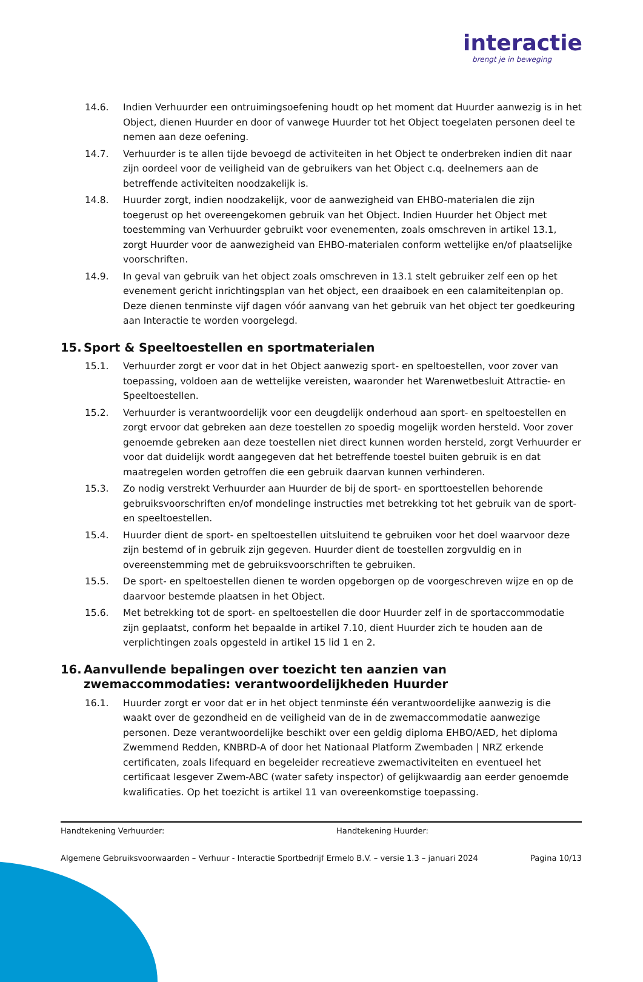interactie
brengt je in beweging
14.6. Indien Verhuurder een ontruimingsoefening houdt op het moment dat Huurder aanwezig is in het Object, dienen Huurder en door of vanwege Huurder tot het Object toegelaten personen deel te nemen aan deze oefening.
14.7. Verhuurder is te allen tijde bevoegd de activiteiten in het Object te onderbreken indien dit naar zijn oordeel voor de veiligheid van de gebruikers van het Object c.q. deelnemers aan de betreffende activiteiten noodzakelijk is.
14.8. Huurder zorgt, indien noodzakelijk, voor de aanwezigheid van EHBO-materialen die zijn toegerust op het overeengekomen gebruik van het Object. Indien Huurder het Object met toestemming van Verhuurder gebruikt voor evenementen, zoals omschreven in artikel 13.1, zorgt Huurder voor de aanwezigheid van EHBO-materialen conform wettelijke en/of plaatselijke voorschriften.
14.9. In geval van gebruik van het object zoals omschreven in 13.1 stelt gebruiker zelf een op het evenement gericht inrichtingsplan van het object, een draaiboek en een calamiteitenplan op. Deze dienen tenminste vijf dagen vóór aanvang van het gebruik van het object ter goedkeuring aan Interactie te worden voorgelegd.
15. Sport & Speeltoestellen en sportmaterialen
15.1. Verhuurder zorgt er voor dat in het Object aanwezig sport- en speltoestellen, voor zover van toepassing, voldoen aan de wettelijke vereisten, waaronder het Warenwetbesluit Attractie- en Speeltoestellen.
15.2. Verhuurder is verantwoordelijk voor een deugdelijk onderhoud aan sport- en speltoestellen en zorgt ervoor dat gebreken aan deze toestellen zo spoedig mogelijk worden hersteld. Voor zover genoemde gebreken aan deze toestellen niet direct kunnen worden hersteld, zorgt Verhuurder er voor dat duidelijk wordt aangegeven dat het betreffende toestel buiten gebruik is en dat maatregelen worden getroffen die een gebruik daarvan kunnen verhinderen.
15.3. Zo nodig verstrekt Verhuurder aan Huurder de bij de sport- en sporttoestellen behorende gebruiksvoorschriften en/of mondelinge instructies met betrekking tot het gebruik van de sport- en speeltoestellen.
15.4. Huurder dient de sport- en speltoestellen uitsluitend te gebruiken voor het doel waarvoor deze zijn bestemd of in gebruik zijn gegeven. Huurder dient de toestellen zorgvuldig en in overeenstemming met de gebruiksvoorschriften te gebruiken.
15.5. De sport- en speltoestellen dienen te worden opgeborgen op de voorgeschreven wijze en op de daarvoor bestemde plaatsen in het Object.
15.6. Met betrekking tot de sport- en speltoestellen die door Huurder zelf in de sportaccommodatie zijn geplaatst, conform het bepaalde in artikel 7.10, dient Huurder zich te houden aan de verplichtingen zoals opgesteld in artikel 15 lid 1 en 2.
16. Aanvullende bepalingen over toezicht ten aanzien van zwemaccommodaties: verantwoordelijkheden Huurder
16.1. Huurder zorgt er voor dat er in het object tenminste één verantwoordelijke aanwezig is die waakt over de gezondheid en de veiligheid van de in de zwemaccommodatie aanwezige personen. Deze verantwoordelijke beschikt over een geldig diploma EHBO/AED, het diploma Zwemmend Redden, KNBRD-A of door het Nationaal Platform Zwembaden | NRZ erkende certificaten, zoals lifequard en begeleider recreatieve zwemactiviteiten en eventueel het certificaat lesgever Zwem-ABC (water safety inspector) of gelijkwaardig aan eerder genoemde kwalificaties. Op het toezicht is artikel 11 van overeenkomstige toepassing.
Handtekening Verhuurder: Handtekening Huurder:
Algemene Gebruiksvoorwaarden – Verhuur - Interactie Sportbedrijf Ermelo B.V. – versie 1.3 – januari 2024 Pagina 10/13